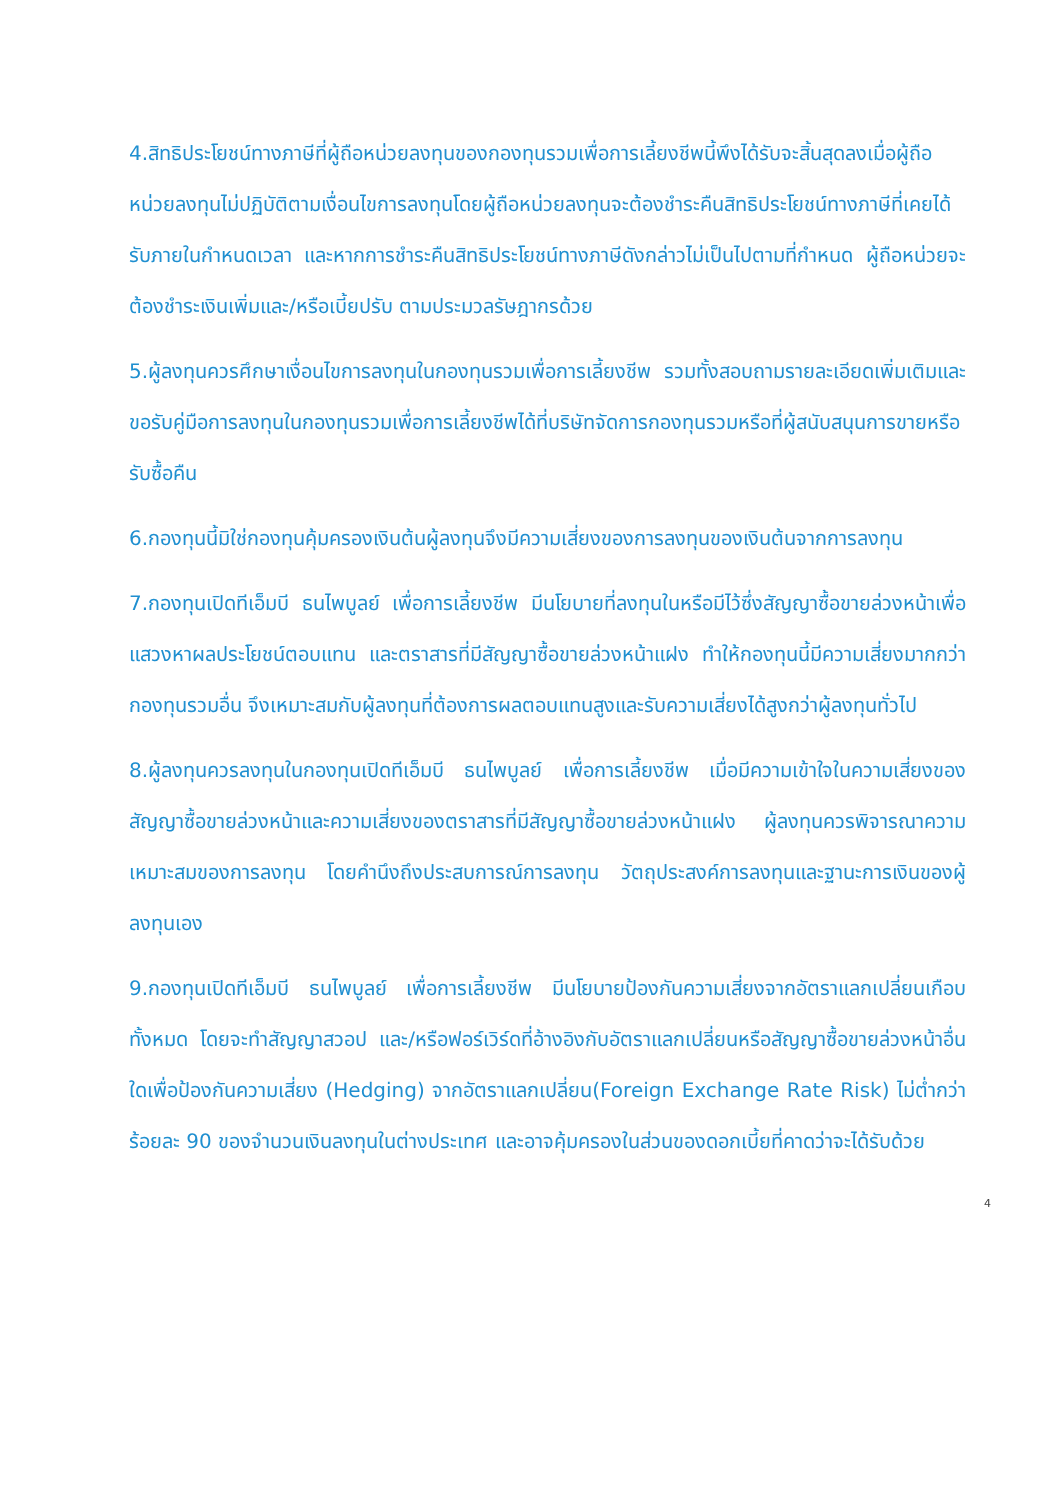4.สิทธิประโยชน์ทางภาษีที่ผู้ถือหน่วยลงทุนของกองทุนรวมเพื่อการเลี้ยงชีพนี้พึงได้รับจะสิ้นสุดลงเมื่อผู้ถือหน่วยลงทุนไม่ปฏิบัติตามเงื่อนไขการลงทุนโดยผู้ถือหน่วยลงทุนจะต้องชำระคืนสิทธิประโยชน์ทางภาษีที่เคยได้รับภายในกำหนดเวลา และหากการชำระคืนสิทธิประโยชน์ทางภาษีดังกล่าวไม่เป็นไปตามที่กำหนด ผู้ถือหน่วยจะต้องชำระเงินเพิ่มและ/หรือเบี้ยปรับ ตามประมวลรัษฎากรด้วย
5.ผู้ลงทุนควรศึกษาเงื่อนไขการลงทุนในกองทุนรวมเพื่อการเลี้ยงชีพ รวมทั้งสอบถามรายละเอียดเพิ่มเติมและขอรับคู่มือการลงทุนในกองทุนรวมเพื่อการเลี้ยงชีพได้ที่บริษัทจัดการกองทุนรวมหรือที่ผู้สนับสนุนการขายหรือรับซื้อคืน
6.กองทุนนี้มิใช่กองทุนคุ้มครองเงินต้นผู้ลงทุนจึงมีความเสี่ยงของการลงทุนของเงินต้นจากการลงทุน
7.กองทุนเปิดทีเอ็มบี ธนไพบูลย์ เพื่อการเลี้ยงชีพ มีนโยบายที่ลงทุนในหรือมีไว้ซึ่งสัญญาซื้อขายล่วงหน้าเพื่อแสวงหาผลประโยชน์ตอบแทน และตราสารที่มีสัญญาซื้อขายล่วงหน้าแฝง ทำให้กองทุนนี้มีความเสี่ยงมากกว่ากองทุนรวมอื่น จึงเหมาะสมกับผู้ลงทุนที่ต้องการผลตอบแทนสูงและรับความเสี่ยงได้สูงกว่าผู้ลงทุนทั่วไป
8.ผู้ลงทุนควรลงทุนในกองทุนเปิดทีเอ็มบี ธนไพบูลย์ เพื่อการเลี้ยงชีพ เมื่อมีความเข้าใจในความเสี่ยงของสัญญาซื้อขายล่วงหน้าและความเสี่ยงของตราสารที่มีสัญญาซื้อขายล่วงหน้าแฝง ผู้ลงทุนควรพิจารณาความเหมาะสมของการลงทุน โดยคำนึงถึงประสบการณ์การลงทุน วัตถุประสงค์การลงทุนและฐานะการเงินของผู้ลงทุนเอง
9.กองทุนเปิดทีเอ็มบี ธนไพบูลย์ เพื่อการเลี้ยงชีพ มีนโยบายป้องกันความเสี่ยงจากอัตราแลกเปลี่ยนเกือบทั้งหมด โดยจะทำสัญญาสวอป และ/หรือฟอร์เวิร์ดที่อ้างอิงกับอัตราแลกเปลี่ยนหรือสัญญาซื้อขายล่วงหน้าอื่นใดเพื่อป้องกันความเสี่ยง (Hedging) จากอัตราแลกเปลี่ยน(Foreign Exchange Rate Risk) ไม่ต่ำกว่าร้อยละ 90 ของจำนวนเงินลงทุนในต่างประเทศ และอาจคุ้มครองในส่วนของดอกเบี้ยที่คาดว่าจะได้รับด้วย
4